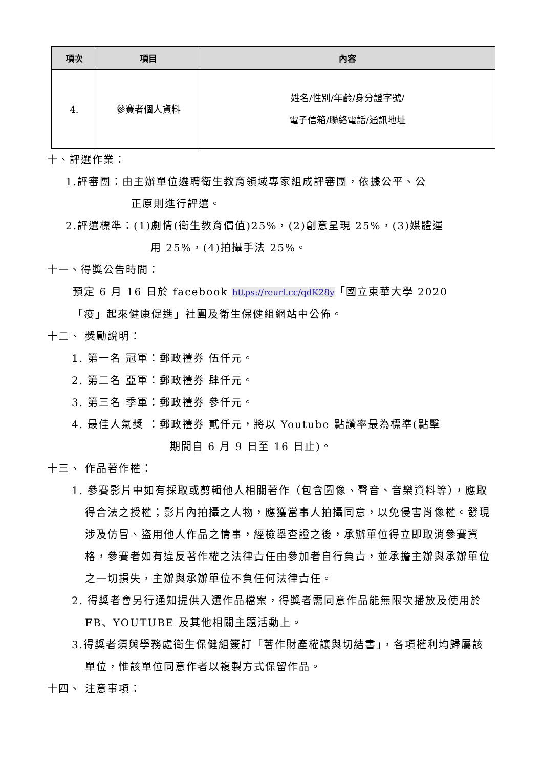| 項次 | 項目 | 內容 |
| --- | --- | --- |
| 4. | 參賽者個人資料 | 姓名/性別/年齡/身分證字號/ 電子信箱/聯絡電話/通訊地址 |
十、評選作業：
1.評審團：由主辦單位遴聘衛生教育領域專家組成評審團，依據公平、公
正原則進行評選。
2.評選標準：(1)劇情(衛生教育價值)25%，(2)創意呈現 25%，(3)媒體運
用 25%，(4)拍攝手法 25%。
十一、得獎公告時間：
預定 6 月 16 日於 facebook https://reurl.cc/qdK28y「國立東華大學 2020
「疫」起來健康促進」社團及衛生保健組網站中公佈。
十二、 獎勵說明：
1. 第一名 冠軍：郵政禮券 伍仟元。
2. 第二名 亞軍：郵政禮券 肆仟元。
3. 第三名 季軍：郵政禮券 參仟元。
4. 最佳人氣獎 ：郵政禮券 貳仟元，將以 Youtube 點讚率最為標準(點擊
期間自 6 月 9 日至 16 日止)。
十三、 作品著作權：
1. 參賽影片中如有採取或剪輯他人相關著作（包含圖像、聲音、音樂資料等），應取得合法之授權；影片內拍攝之人物，應獲當事人拍攝同意，以免侵害肖像權。發現涉及仿冒、盜用他人作品之情事，經檢舉查證之後，承辦單位得立即取消參賽資格，參賽者如有違反著作權之法律責任由參加者自行負責，並承擔主辦與承辦單位之一切損失，主辦與承辦單位不負任何法律責任。
2. 得獎者會另行通知提供入選作品檔案，得獎者需同意作品能無限次播放及使用於 FB、YOUTUBE 及其他相關主題活動上。
3.得獎者須與學務處衛生保健組簽訂「著作財產權讓與切結書」，各項權利均歸屬該單位，惟該單位同意作者以複製方式保留作品。
十四、 注意事項：